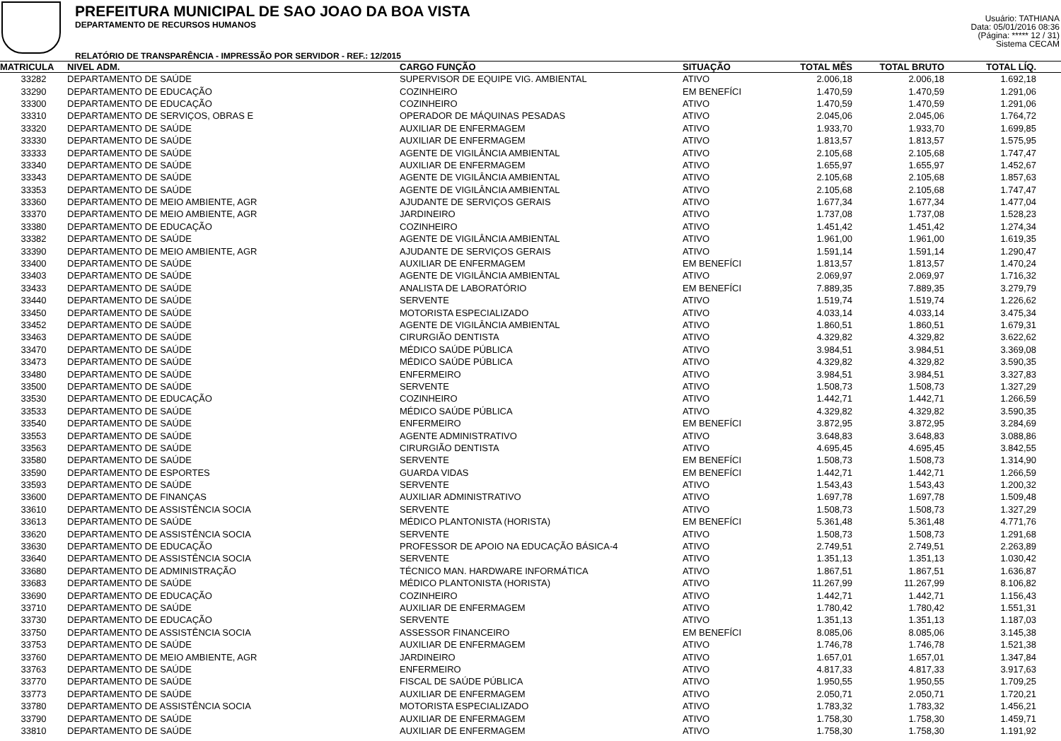PREFEITURA MUNICIPAL DE SAO JOAO DA BOA VISTA
DEPARTAMENTO DE RECURSOS HUMANOS
RELATÓRIO DE TRANSPARÊNCIA - IMPRESSÃO POR SERVIDOR - REF.: 12/2015
Usuário: TATHIANA
Data: 05/01/2016 08:36
(Página: ***** 12 / 31)
Sistema CECAM
| MATRICULA | NIVEL ADM. | CARGO FUNÇÃO | SITUAÇÃO | TOTAL MÊS | TOTAL BRUTO | TOTAL LÍQ. | |
| --- | --- | --- | --- | --- | --- | --- | --- |
| 33282 | DEPARTAMENTO DE SAÚDE | SUPERVISOR DE EQUIPE VIG. AMBIENTAL | ATIVO | 2.006,18 | 2.006,18 | 1.692,18 | |
| 33290 | DEPARTAMENTO DE EDUCAÇÃO | COZINHEIRO | EM BENEFÍCI | 1.470,59 | 1.470,59 | 1.291,06 | |
| 33300 | DEPARTAMENTO DE EDUCAÇÃO | COZINHEIRO | ATIVO | 1.470,59 | 1.470,59 | 1.291,06 | |
| 33310 | DEPARTAMENTO DE SERVIÇOS, OBRAS E | OPERADOR DE MÁQUINAS PESADAS | ATIVO | 2.045,06 | 2.045,06 | 1.764,72 | |
| 33320 | DEPARTAMENTO DE SAÚDE | AUXILIAR DE ENFERMAGEM | ATIVO | 1.933,70 | 1.933,70 | 1.699,85 | |
| 33330 | DEPARTAMENTO DE SAÚDE | AUXILIAR DE ENFERMAGEM | ATIVO | 1.813,57 | 1.813,57 | 1.575,95 | |
| 33333 | DEPARTAMENTO DE SAÚDE | AGENTE DE VIGILÂNCIA AMBIENTAL | ATIVO | 2.105,68 | 2.105,68 | 1.747,47 | |
| 33340 | DEPARTAMENTO DE SAÚDE | AUXILIAR DE ENFERMAGEM | ATIVO | 1.655,97 | 1.655,97 | 1.452,67 | |
| 33343 | DEPARTAMENTO DE SAÚDE | AGENTE DE VIGILÂNCIA AMBIENTAL | ATIVO | 2.105,68 | 2.105,68 | 1.857,63 | |
| 33353 | DEPARTAMENTO DE SAÚDE | AGENTE DE VIGILÂNCIA AMBIENTAL | ATIVO | 2.105,68 | 2.105,68 | 1.747,47 | |
| 33360 | DEPARTAMENTO DE MEIO AMBIENTE, AGR | AJUDANTE DE SERVIÇOS GERAIS | ATIVO | 1.677,34 | 1.677,34 | 1.477,04 | |
| 33370 | DEPARTAMENTO DE MEIO AMBIENTE, AGR | JARDINEIRO | ATIVO | 1.737,08 | 1.737,08 | 1.528,23 | |
| 33380 | DEPARTAMENTO DE EDUCAÇÃO | COZINHEIRO | ATIVO | 1.451,42 | 1.451,42 | 1.274,34 | |
| 33382 | DEPARTAMENTO DE SAÚDE | AGENTE DE VIGILÂNCIA AMBIENTAL | ATIVO | 1.961,00 | 1.961,00 | 1.619,35 | |
| 33390 | DEPARTAMENTO DE MEIO AMBIENTE, AGR | AJUDANTE DE SERVIÇOS GERAIS | ATIVO | 1.591,14 | 1.591,14 | 1.290,47 | |
| 33400 | DEPARTAMENTO DE SAÚDE | AUXILIAR DE ENFERMAGEM | EM BENEFÍCI | 1.813,57 | 1.813,57 | 1.470,24 | |
| 33403 | DEPARTAMENTO DE SAÚDE | AGENTE DE VIGILÂNCIA AMBIENTAL | ATIVO | 2.069,97 | 2.069,97 | 1.716,32 | |
| 33433 | DEPARTAMENTO DE SAÚDE | ANALISTA DE LABORATÓRIO | EM BENEFÍCI | 7.889,35 | 7.889,35 | 3.279,79 | |
| 33440 | DEPARTAMENTO DE SAÚDE | SERVENTE | ATIVO | 1.519,74 | 1.519,74 | 1.226,62 | |
| 33450 | DEPARTAMENTO DE SAÚDE | MOTORISTA ESPECIALIZADO | ATIVO | 4.033,14 | 4.033,14 | 3.475,34 | |
| 33452 | DEPARTAMENTO DE SAÚDE | AGENTE DE VIGILÂNCIA AMBIENTAL | ATIVO | 1.860,51 | 1.860,51 | 1.679,31 | |
| 33463 | DEPARTAMENTO DE SAÚDE | CIRURGIÃO DENTISTA | ATIVO | 4.329,82 | 4.329,82 | 3.622,62 | |
| 33470 | DEPARTAMENTO DE SAÚDE | MÉDICO SAÚDE PÚBLICA | ATIVO | 3.984,51 | 3.984,51 | 3.369,08 | |
| 33473 | DEPARTAMENTO DE SAÚDE | MÉDICO SAÚDE PÚBLICA | ATIVO | 4.329,82 | 4.329,82 | 3.590,35 | |
| 33480 | DEPARTAMENTO DE SAÚDE | ENFERMEIRO | ATIVO | 3.984,51 | 3.984,51 | 3.327,83 | |
| 33500 | DEPARTAMENTO DE SAÚDE | SERVENTE | ATIVO | 1.508,73 | 1.508,73 | 1.327,29 | |
| 33530 | DEPARTAMENTO DE EDUCAÇÃO | COZINHEIRO | ATIVO | 1.442,71 | 1.442,71 | 1.266,59 | |
| 33533 | DEPARTAMENTO DE SAÚDE | MÉDICO SAÚDE PÚBLICA | ATIVO | 4.329,82 | 4.329,82 | 3.590,35 | |
| 33540 | DEPARTAMENTO DE SAÚDE | ENFERMEIRO | EM BENEFÍCI | 3.872,95 | 3.872,95 | 3.284,69 | |
| 33553 | DEPARTAMENTO DE SAÚDE | AGENTE ADMINISTRATIVO | ATIVO | 3.648,83 | 3.648,83 | 3.088,86 | |
| 33563 | DEPARTAMENTO DE SAÚDE | CIRURGIÃO DENTISTA | ATIVO | 4.695,45 | 4.695,45 | 3.842,55 | |
| 33580 | DEPARTAMENTO DE SAÚDE | SERVENTE | EM BENEFÍCI | 1.508,73 | 1.508,73 | 1.314,90 | |
| 33590 | DEPARTAMENTO DE ESPORTES | GUARDA VIDAS | EM BENEFÍCI | 1.442,71 | 1.442,71 | 1.266,59 | |
| 33593 | DEPARTAMENTO DE SAÚDE | SERVENTE | ATIVO | 1.543,43 | 1.543,43 | 1.200,32 | |
| 33600 | DEPARTAMENTO DE FINANÇAS | AUXILIAR ADMINISTRATIVO | ATIVO | 1.697,78 | 1.697,78 | 1.509,48 | |
| 33610 | DEPARTAMENTO DE ASSISTÊNCIA SOCIA | SERVENTE | ATIVO | 1.508,73 | 1.508,73 | 1.327,29 | |
| 33613 | DEPARTAMENTO DE SAÚDE | MÉDICO PLANTONISTA (HORISTA) | EM BENEFÍCI | 5.361,48 | 5.361,48 | 4.771,76 | |
| 33620 | DEPARTAMENTO DE ASSISTÊNCIA SOCIA | SERVENTE | ATIVO | 1.508,73 | 1.508,73 | 1.291,68 | |
| 33630 | DEPARTAMENTO DE EDUCAÇÃO | PROFESSOR DE APOIO NA EDUCAÇÃO BÁSICA-4 | ATIVO | 2.749,51 | 2.749,51 | 2.263,89 | |
| 33640 | DEPARTAMENTO DE ASSISTÊNCIA SOCIA | SERVENTE | ATIVO | 1.351,13 | 1.351,13 | 1.030,42 | |
| 33680 | DEPARTAMENTO DE ADMINISTRAÇÃO | TÉCNICO MAN. HARDWARE INFORMÁTICA | ATIVO | 1.867,51 | 1.867,51 | 1.636,87 | |
| 33683 | DEPARTAMENTO DE SAÚDE | MÉDICO PLANTONISTA (HORISTA) | ATIVO | 11.267,99 | 11.267,99 | 8.106,82 | |
| 33690 | DEPARTAMENTO DE EDUCAÇÃO | COZINHEIRO | ATIVO | 1.442,71 | 1.442,71 | 1.156,43 | |
| 33710 | DEPARTAMENTO DE SAÚDE | AUXILIAR DE ENFERMAGEM | ATIVO | 1.780,42 | 1.780,42 | 1.551,31 | |
| 33730 | DEPARTAMENTO DE EDUCAÇÃO | SERVENTE | ATIVO | 1.351,13 | 1.351,13 | 1.187,03 | |
| 33750 | DEPARTAMENTO DE ASSISTÊNCIA SOCIA | ASSESSOR FINANCEIRO | EM BENEFÍCI | 8.085,06 | 8.085,06 | 3.145,38 | |
| 33753 | DEPARTAMENTO DE SAÚDE | AUXILIAR DE ENFERMAGEM | ATIVO | 1.746,78 | 1.746,78 | 1.521,38 | |
| 33760 | DEPARTAMENTO DE MEIO AMBIENTE, AGR | JARDINEIRO | ATIVO | 1.657,01 | 1.657,01 | 1.347,84 | |
| 33763 | DEPARTAMENTO DE SAÚDE | ENFERMEIRO | ATIVO | 4.817,33 | 4.817,33 | 3.917,63 | |
| 33770 | DEPARTAMENTO DE SAÚDE | FISCAL DE SAÚDE PÚBLICA | ATIVO | 1.950,55 | 1.950,55 | 1.709,25 | |
| 33773 | DEPARTAMENTO DE SAÚDE | AUXILIAR DE ENFERMAGEM | ATIVO | 2.050,71 | 2.050,71 | 1.720,21 | |
| 33780 | DEPARTAMENTO DE ASSISTÊNCIA SOCIA | MOTORISTA ESPECIALIZADO | ATIVO | 1.783,32 | 1.783,32 | 1.456,21 | |
| 33790 | DEPARTAMENTO DE SAÚDE | AUXILIAR DE ENFERMAGEM | ATIVO | 1.758,30 | 1.758,30 | 1.459,71 | |
| 33810 | DEPARTAMENTO DE SAÚDE | AUXILIAR DE ENFERMAGEM | ATIVO | 1.758,30 | 1.758,30 | 1.191,92 | |